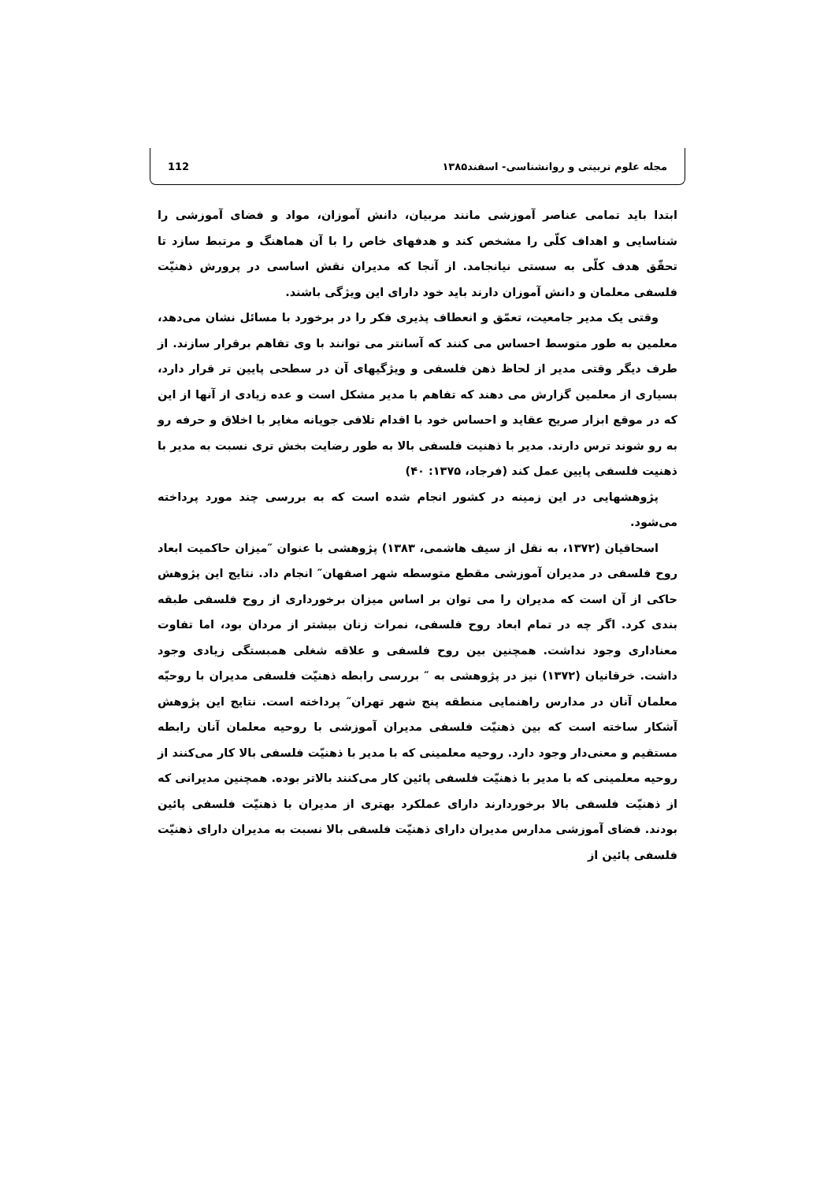112 مجله علوم تربیتی و روانشناسی- اسفند۱۳۸۵
ابتدا باید تمامی عناصر آموزشی مانند مربیان، دانش آموزان، مواد و فضای آموزشی را شناسایی و اهداف کلّی را مشخص کند و هدفهای خاص را با آن هماهنگ و مرتبط سازد تا تحقّق هدف کلّی به سستی نیانجامد. از آنجا که مدیران نقش اساسی در پرورش ذهنیّت فلسفی معلمان و دانش آموزان دارند باید خود دارای این ویژگی باشند.
وقتی یک مدیر جامعیت، تعمّق و انعطاف پذیری فکر را در برخورد با مسائل نشان می‌دهد، معلمین به طور متوسط احساس می کنند که آسانتر می توانند با وی تفاهم برقرار سازند. از طرف دیگر وقتی مدیر از لحاظ ذهن فلسفی و ویژگیهای آن در سطحی پایین تر قرار دارد، بسیاری از معلمین گزارش می دهند که تفاهم با مدیر مشکل است و عده زیادی از آنها از این که در موقع ابزار صریح عقاید و احساس خود با اقدام تلافی جویانه مغایر با اخلاق و حرفه رو به رو شوند ترس دارند. مدیر با ذهنیت فلسفی بالا به طور رضایت بخش تری نسبت به مدیر با ذهنیت فلسفی پایین عمل کند (فرجاد، ۱۳۷۵: ۴۰)
پژوهشهایی در این زمینه در کشور انجام شده است که به بررسی چند مورد پرداخته می‌شود.
اسحاقیان (۱۳۷۲، به نقل از سیف هاشمی، ۱۳۸۳) پژوهشی با عنوان ″میزان حاکمیت ابعاد روح فلسفی در مدیران آموزشی مقطع متوسطه شهر اصفهان″ انجام داد. نتایج این پژوهش حاکی از آن است که مدیران را می توان بر اساس میزان برخورداری از روح فلسفی طبقه بندی کرد. اگر چه در تمام ابعاد روح فلسفی، نمرات زنان بیشتر از مردان بود، اما تفاوت معناداری وجود نداشت. همچنین بین روح فلسفی و علاقه شغلی همبستگی زیادی وجود داشت. خرقانیان (۱۳۷۲) نیز در پژوهشی به ″ بررسی رابطه ذهنیّت فلسفی مدیران با روحیّه معلمان آنان در مدارس راهنمایی منطقه پنج شهر تهران″ پرداخته است. نتایج این پژوهش آشکار ساخته است که بین ذهنیّت فلسفی مدیران آموزشی با روحیه معلمان آنان رابطه مستقیم و معنی‌دار وجود دارد. روحیه معلمینی که با مدیر با ذهنیّت فلسفی بالا کار می‌کنند از روحیه معلمینی که با مدیر با ذهنیّت فلسفی پائین کار می‌کنند بالاتر بوده. همچنین مدیرانی که از ذهنیّت فلسفی بالا برخوردارند دارای عملکرد بهتری از مدیران با ذهنیّت فلسفی پائین بودند. فضای آموزشی مدارس مدیران دارای ذهنیّت فلسفی بالا نسبت به مدیران دارای ذهنیّت فلسفی پائین از